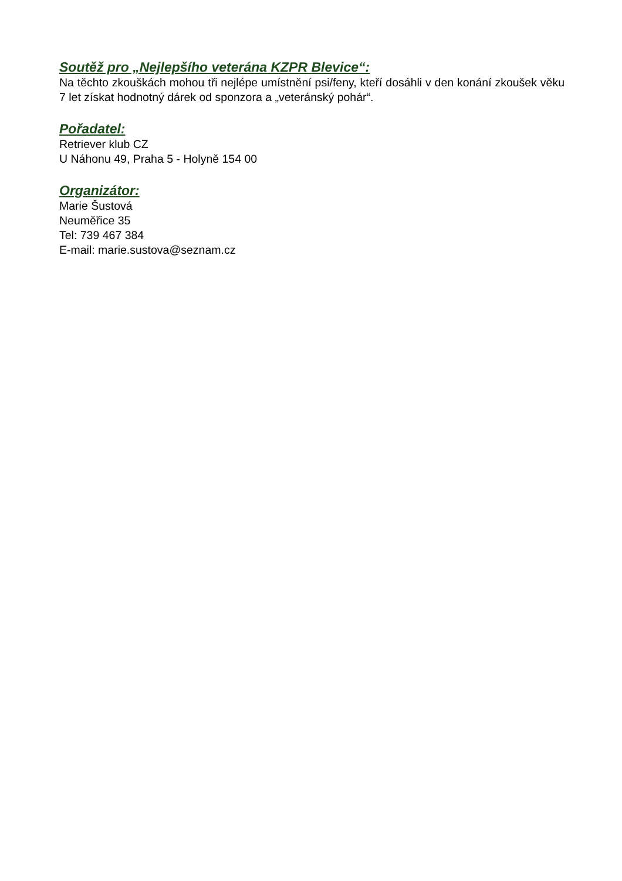Soutěž pro „Nejlepšího veterána KZPR Blevice“:
Na těchto zkouškách mohou tři nejlépe umístnění psi/feny, kteří dosáhli v den konání zkoušek věku 7 let získat hodnotný dárek od sponzora a „veteránský pohár“.
Pořadatel:
Retriever klub CZ
U Náhonu 49, Praha 5 - Holyně 154 00
Organizátor:
Marie Šustová
Neuměřice 35
Tel: 739 467 384
E-mail: marie.sustova@seznam.cz